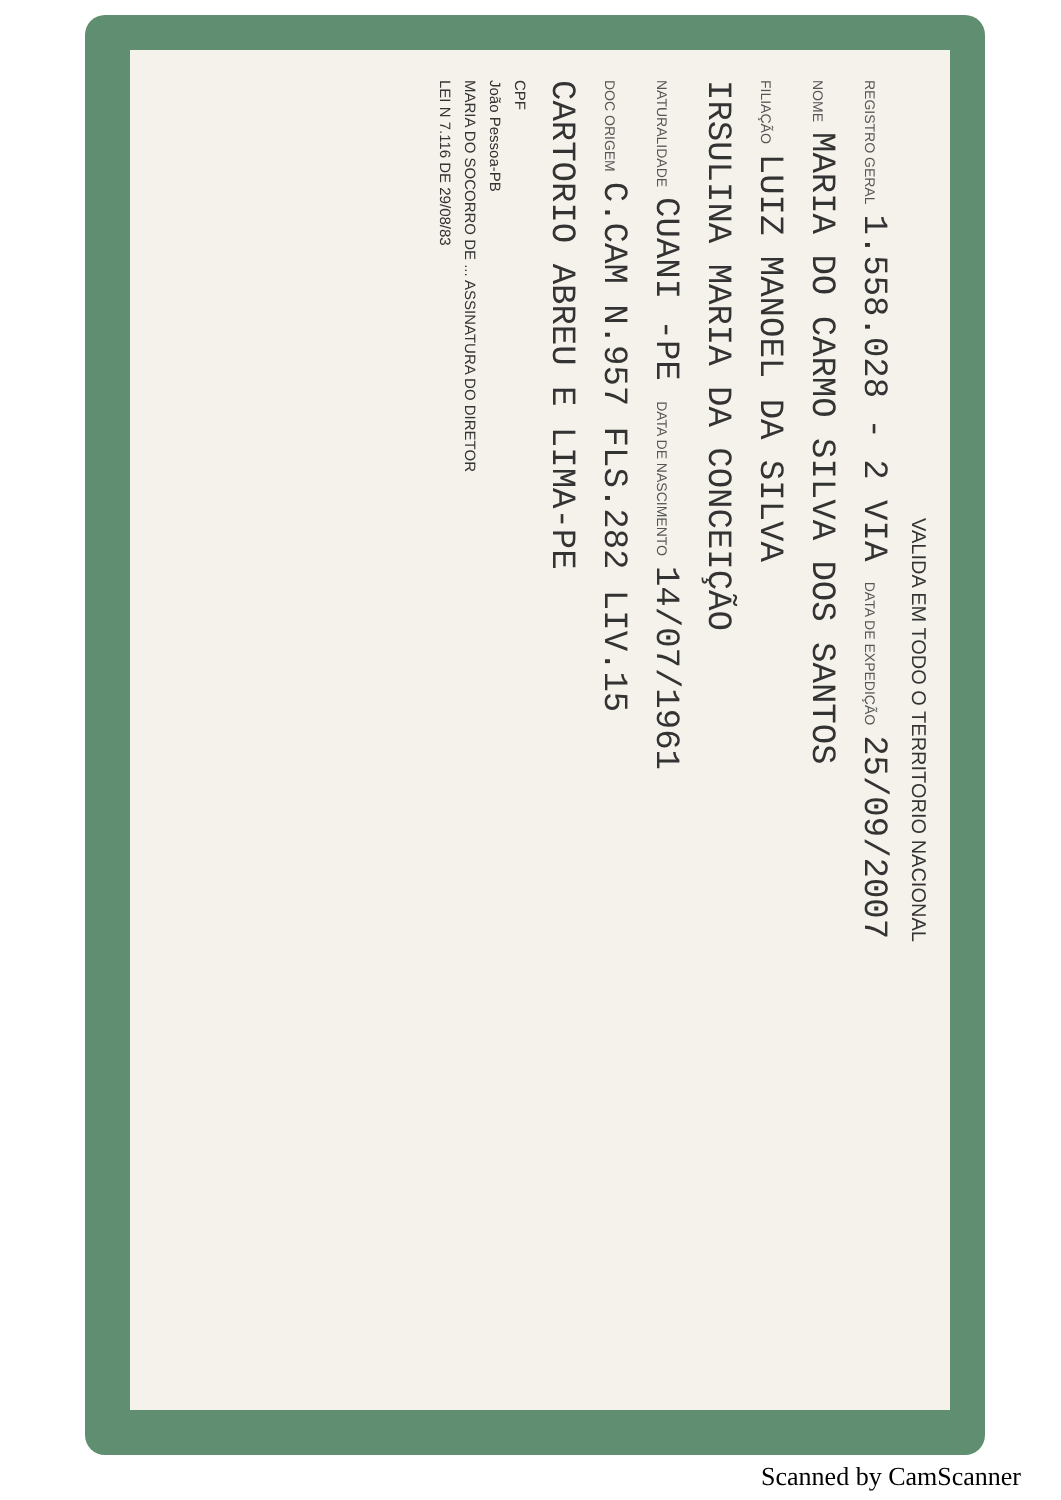VALIDA EM TODO O TERRITORIO NACIONAL
REGISTRO GERAL 1.558.028 - 2 VIA DATA DE EXPEDIÇÃO 25/09/2007
NOME MARIA DO CARMO SILVA DOS SANTOS
FILIAÇÃO LUIZ MANOEL DA SILVA
IRSULINA MARIA DA CONCEIÇÃO
NATURALIDADE CUANI -PE DATA DE NASCIMENTO 14/07/1961
DOC ORIGEM C.CAM N.957 FLS.282 LIV.15
CARTORIO ABREU E LIMA-PE
CPF
João Pessoa-PB
MARIA DO SOCORRO DE ... ASSINATURA DO DIRETOR
LEI N 7.116 DE 29/08/83
Scanned by CamScanner